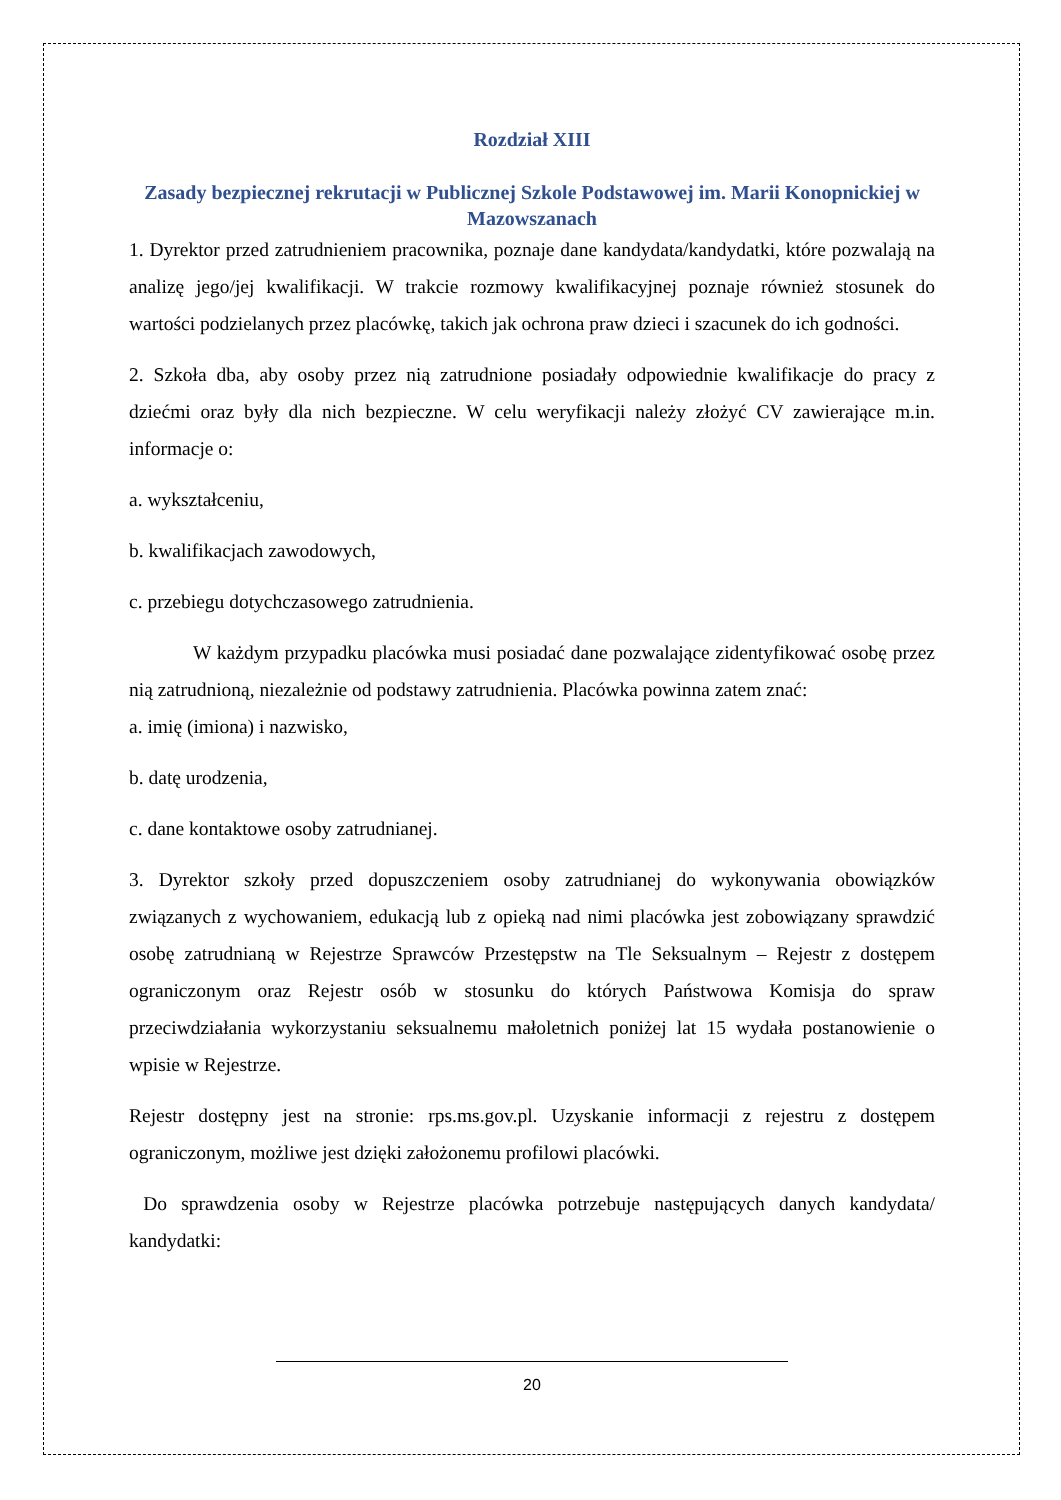Rozdział XIII
Zasady bezpiecznej rekrutacji w Publicznej Szkole Podstawowej im. Marii Konopnickiej w Mazowszanach
1. Dyrektor przed zatrudnieniem pracownika, poznaje dane kandydata/kandydatki, które pozwalają na analizę jego/jej kwalifikacji. W trakcie rozmowy kwalifikacyjnej poznaje również stosunek do wartości podzielanych przez placówkę, takich jak ochrona praw dzieci i szacunek do ich godności.
2. Szkoła dba, aby osoby przez nią zatrudnione posiadały odpowiednie kwalifikacje do pracy z dziećmi oraz były dla nich bezpieczne. W celu weryfikacji należy złożyć CV zawierające m.in. informacje o:
a. wykształceniu,
b. kwalifikacjach zawodowych,
c. przebiegu dotychczasowego zatrudnienia.
W każdym przypadku placówka musi posiadać dane pozwalające zidentyfikować osobę przez nią zatrudnioną, niezależnie od podstawy zatrudnienia. Placówka powinna zatem znać:
a. imię (imiona) i nazwisko,
b. datę urodzenia,
c. dane kontaktowe osoby zatrudnianej.
3. Dyrektor szkoły przed dopuszczeniem osoby zatrudnianej do wykonywania obowiązków związanych z wychowaniem, edukacją lub z opieką nad nimi placówka jest zobowiązany sprawdzić osobę zatrudnianą w Rejestrze Sprawców Przestępstw na Tle Seksualnym – Rejestr z dostępem ograniczonym oraz Rejestr osób w stosunku do których Państwowa Komisja do spraw przeciwdziałania wykorzystaniu seksualnemu małoletnich poniżej lat 15 wydała postanowienie o wpisie w Rejestrze.
Rejestr dostępny jest na stronie: rps.ms.gov.pl. Uzyskanie informacji z rejestru z dostępem ograniczonym, możliwe jest dzięki założonemu profilowi placówki.
Do sprawdzenia osoby w Rejestrze placówka potrzebuje następujących danych kandydata/ kandydatki:
20